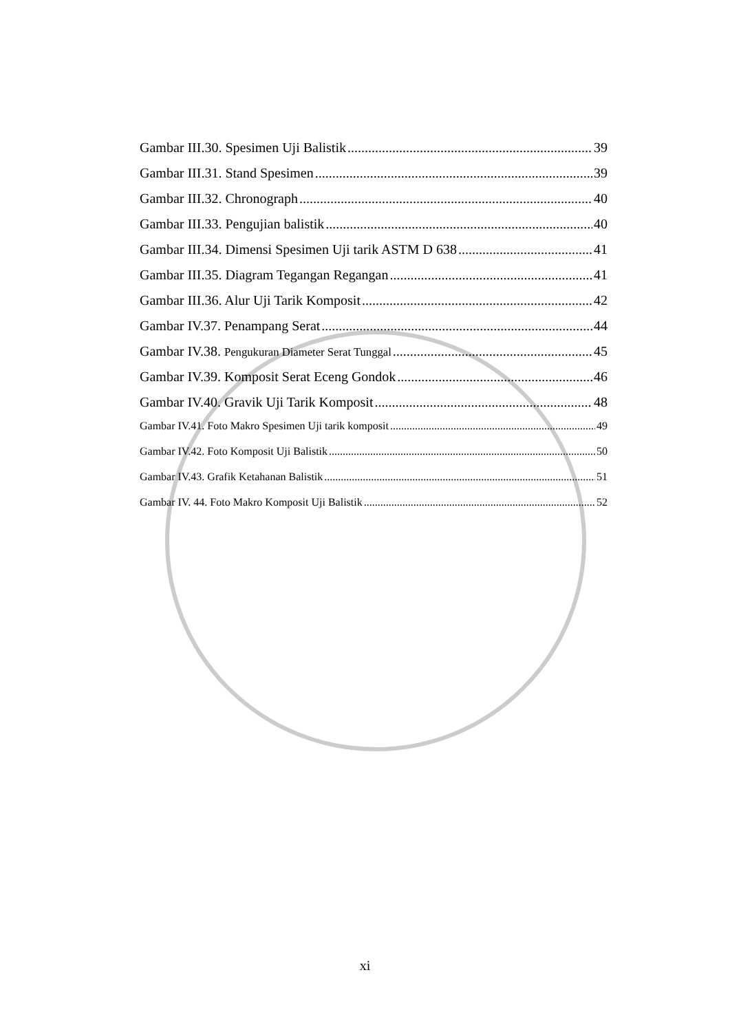Gambar III.30. Spesimen Uji Balistik 39
Gambar III.31. Stand Spesimen 39
Gambar III.32. Chronograph 40
Gambar III.33. Pengujian balistik 40
Gambar III.34. Dimensi Spesimen Uji tarik ASTM D 638 41
Gambar III.35. Diagram Tegangan Regangan 41
Gambar III.36. Alur Uji Tarik Komposit 42
Gambar IV.37. Penampang Serat 44
Gambar IV.38. Pengukuran Diameter Serat Tunggal 45
Gambar IV.39. Komposit Serat Eceng Gondok 46
Gambar IV.40. Gravik Uji Tarik Komposit 48
Gambar IV.41. Foto Makro Spesimen Uji tarik komposit 49
Gambar IV.42. Foto Komposit Uji Balistik 50
Gambar IV.43. Grafik Ketahanan Balistik 51
Gambar IV. 44. Foto Makro Komposit Uji Balistik 52
xi